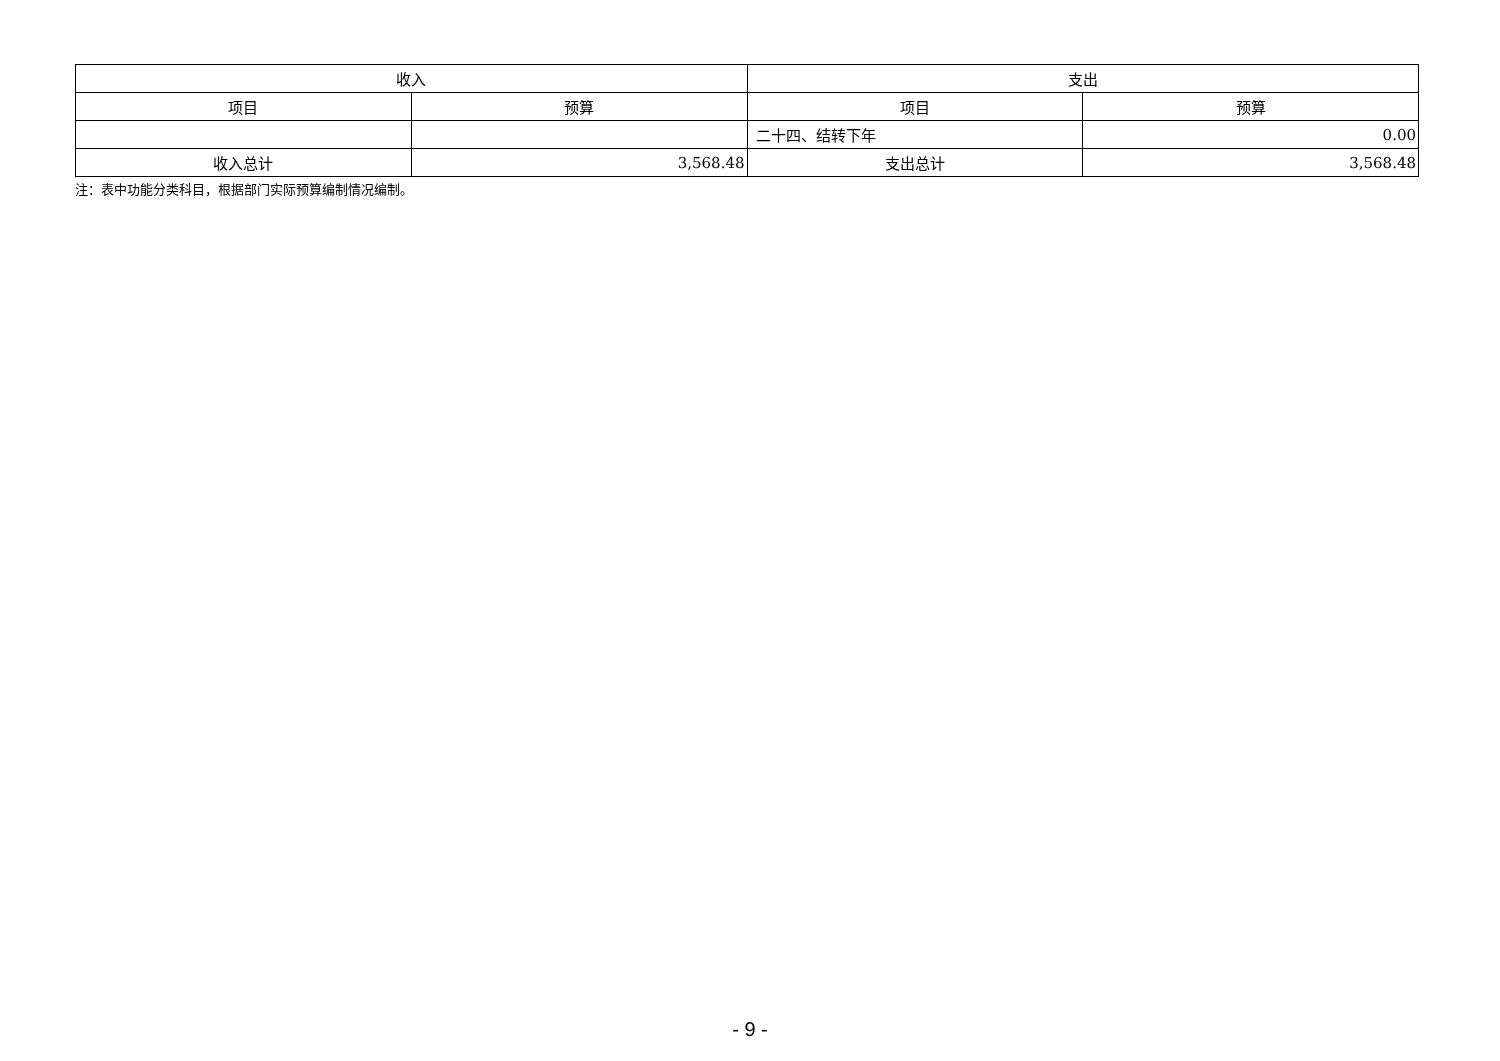| 收入 | | 支出 | |
| --- | --- | --- | --- |
| 项目 | 预算 | 项目 | 预算 |
| | | 二十四、结转下年 | 0.00 |
| 收入总计 | 3,568.48 | 支出总计 | 3,568.48 |
注：表中功能分类科目，根据部门实际预算编制情况编制。
- 9 -